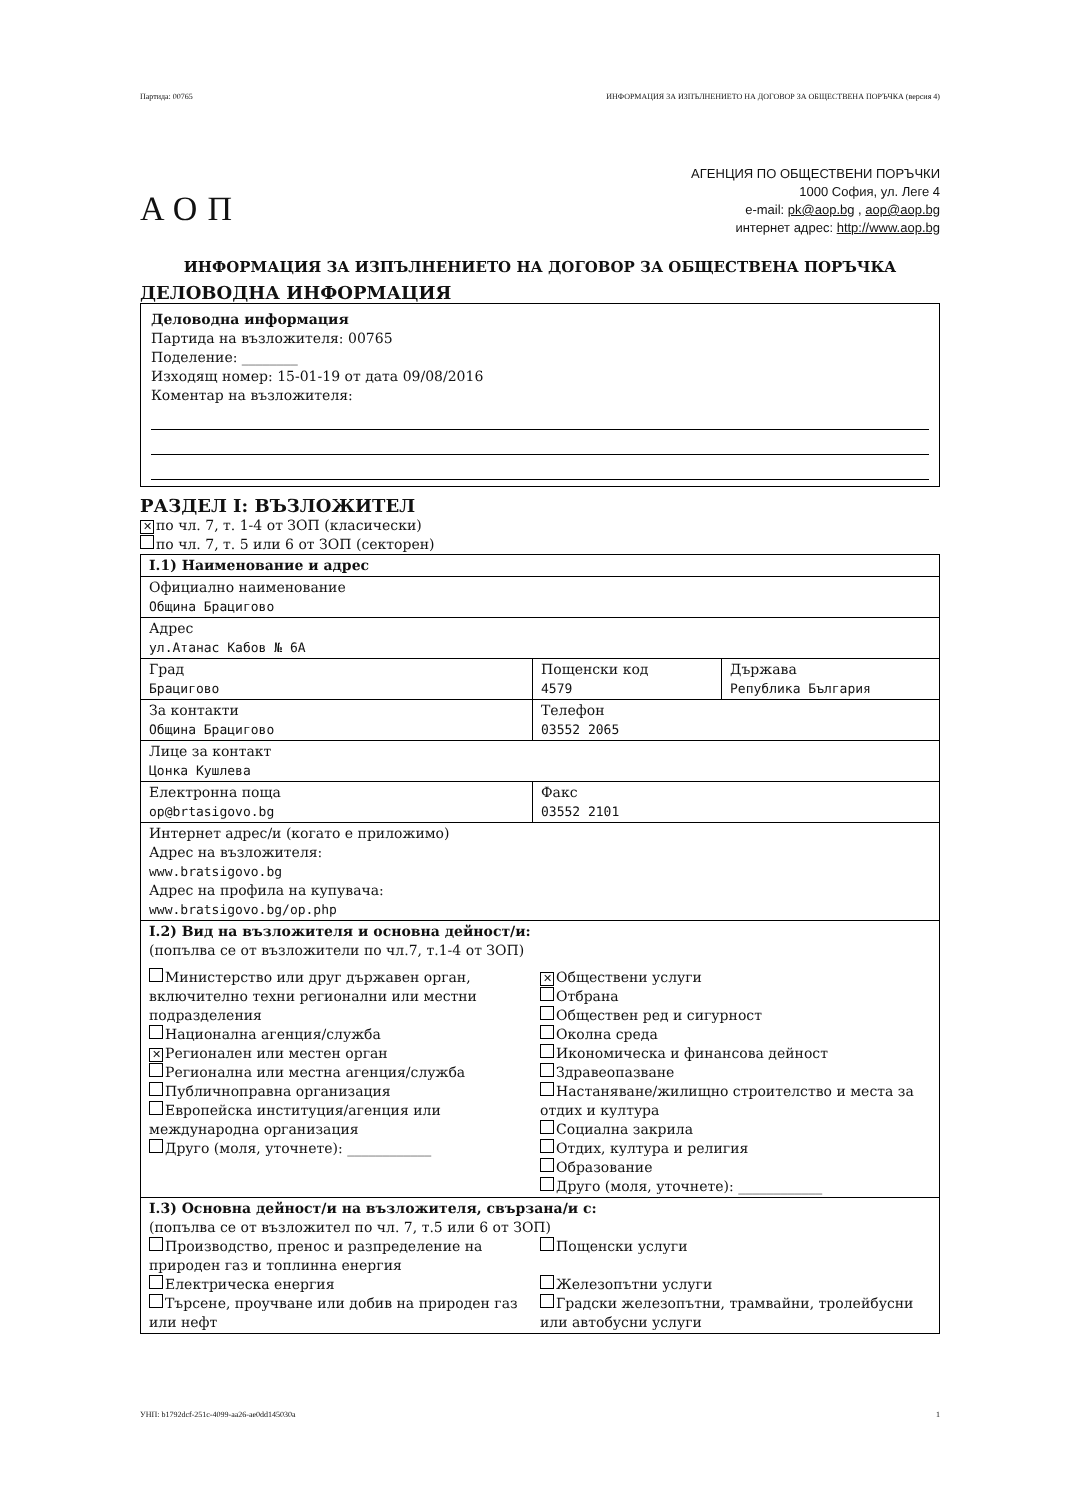Партида: 00765 ИНФОРМАЦИЯ ЗА ИЗПЪЛНЕНИЕТО НА ДОГОВОР ЗА ОБЩЕСТВЕНА ПОРЪЧКА (версия 4)
АОП
АГЕНЦИЯ ПО ОБЩЕСТВЕНИ ПОРЪЧКИ
1000 София, ул. Леге 4
e-mail: pk@aop.bg , aop@aop.bg
интернет адрес: http://www.aop.bg
ИНФОРМАЦИЯ ЗА ИЗПЪЛНЕНИЕТО НА ДОГОВОР ЗА ОБЩЕСТВЕНА ПОРЪЧКА
ДЕЛОВОДНА ИНФОРМАЦИЯ
Деловодна информация
Партида на възложителя: 00765
Поделение: ________
Изходящ номер: 15-01-19 от дата 09/08/2016
Коментар на възложителя:
РАЗДЕЛ I: ВЪЗЛОЖИТЕЛ
✕ по чл. 7, т. 1-4 от ЗОП (класически)
по чл. 7, т. 5 или 6 от ЗОП (секторен)
| I.1) Наименование и адрес | | |
| Официално наименование Община Брацигово | | |
| Адрес ул.Атанас Кабов № 6А | | |
| Град Брацигово | Пощенски код 4579 | Държава Република България |
| За контакти Община Брацигово | Телефон 03552 2065 | |
| Лице за контакт Цонка Кушлева | | |
| Електронна поща op@brtasigovo.bg | Факс 03552 2101 | |
| Интернет адрес/и (когато е приложимо) Адрес на възложителя: www.bratsigovo.bg Адрес на профила на купувача: www.bratsigovo.bg/op.php | | |
| I.2) Вид на възложителя и основна дейност/и: (попълва се от възложители по чл.7, т.1-4 от ЗОП) Министерство или друг държавен орган, включително техни регионални или местни подразделения Национална агенция/служба ✕ Регионален или местен орган Регионална или местна агенция/служба Публичноправна организация Европейска институция/агенция или международна организация Друго (моля, уточнете): ____________ ✕ Обществени услуги Отбрана Обществен ред и сигурност Околна среда Икономическа и финансова дейност Здравеопазване Настаняване/жилищно строителство и места за отдих и култура Социална закрила Отдих, култура и религия Образование Друго (моля, уточнете): ____________ | | |
| I.3) Основна дейност/и на възложителя, свързана/и с: (попълва се от възложител по чл. 7, т.5 или 6 от ЗОП) Производство, пренос и разпределение на природен газ и топлинна енергия Електрическа енергия Търсене, проучване или добив на природен газ или нефт Пощенски услуги Железопътни услуги Градски железопътни, трамвайни, тролейбусни или автобусни услуги | | |
УНП: b1792dcf-251c-4099-aa26-ae0dd145030a 1